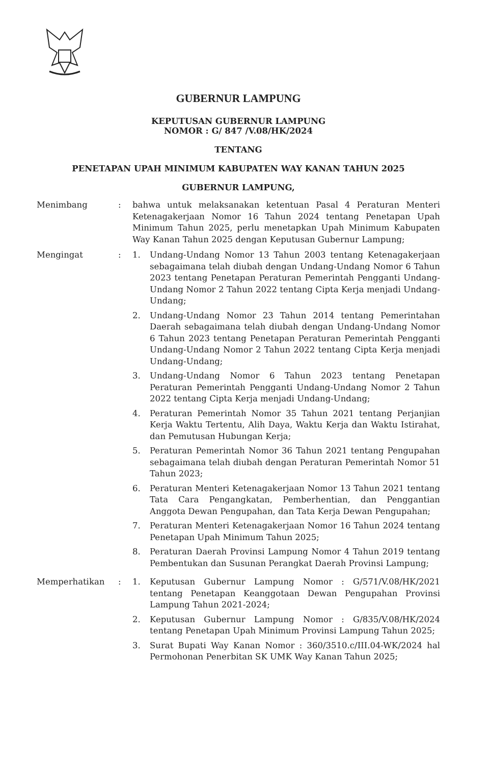GUBERNUR LAMPUNG
KEPUTUSAN GUBERNUR LAMPUNG
NOMOR : G/ 847 /V.08/HK/2024
TENTANG
PENETAPAN UPAH MINIMUM KABUPATEN WAY KANAN TAHUN 2025
GUBERNUR LAMPUNG,
Menimbang : bahwa untuk melaksanakan ketentuan Pasal 4 Peraturan Menteri Ketenagakerjaan Nomor 16 Tahun 2024 tentang Penetapan Upah Minimum Tahun 2025, perlu menetapkan Upah Minimum Kabupaten Way Kanan Tahun 2025 dengan Keputusan Gubernur Lampung;
Mengingat : 1. Undang-Undang Nomor 13 Tahun 2003 tentang Ketenagakerjaan sebagaimana telah diubah dengan Undang-Undang Nomor 6 Tahun 2023 tentang Penetapan Peraturan Pemerintah Pengganti Undang-Undang Nomor 2 Tahun 2022 tentang Cipta Kerja menjadi Undang-Undang;
2. Undang-Undang Nomor 23 Tahun 2014 tentang Pemerintahan Daerah sebagaimana telah diubah dengan Undang-Undang Nomor 6 Tahun 2023 tentang Penetapan Peraturan Pemerintah Pengganti Undang-Undang Nomor 2 Tahun 2022 tentang Cipta Kerja menjadi Undang-Undang;
3. Undang-Undang Nomor 6 Tahun 2023 tentang Penetapan Peraturan Pemerintah Pengganti Undang-Undang Nomor 2 Tahun 2022 tentang Cipta Kerja menjadi Undang-Undang;
4. Peraturan Pemerintah Nomor 35 Tahun 2021 tentang Perjanjian Kerja Waktu Tertentu, Alih Daya, Waktu Kerja dan Waktu Istirahat, dan Pemutusan Hubungan Kerja;
5. Peraturan Pemerintah Nomor 36 Tahun 2021 tentang Pengupahan sebagaimana telah diubah dengan Peraturan Pemerintah Nomor 51 Tahun 2023;
6. Peraturan Menteri Ketenagakerjaan Nomor 13 Tahun 2021 tentang Tata Cara Pengangkatan, Pemberhentian, dan Penggantian Anggota Dewan Pengupahan, dan Tata Kerja Dewan Pengupahan;
7. Peraturan Menteri Ketenagakerjaan Nomor 16 Tahun 2024 tentang Penetapan Upah Minimum Tahun 2025;
8. Peraturan Daerah Provinsi Lampung Nomor 4 Tahun 2019 tentang Pembentukan dan Susunan Perangkat Daerah Provinsi Lampung;
Memperhatikan : 1. Keputusan Gubernur Lampung Nomor : G/571/V.08/HK/2021 tentang Penetapan Keanggotaan Dewan Pengupahan Provinsi Lampung Tahun 2021-2024;
2. Keputusan Gubernur Lampung Nomor : G/835/V.08/HK/2024 tentang Penetapan Upah Minimum Provinsi Lampung Tahun 2025;
3. Surat Bupati Way Kanan Nomor : 360/3510.c/III.04-WK/2024 hal Permohonan Penerbitan SK UMK Way Kanan Tahun 2025;